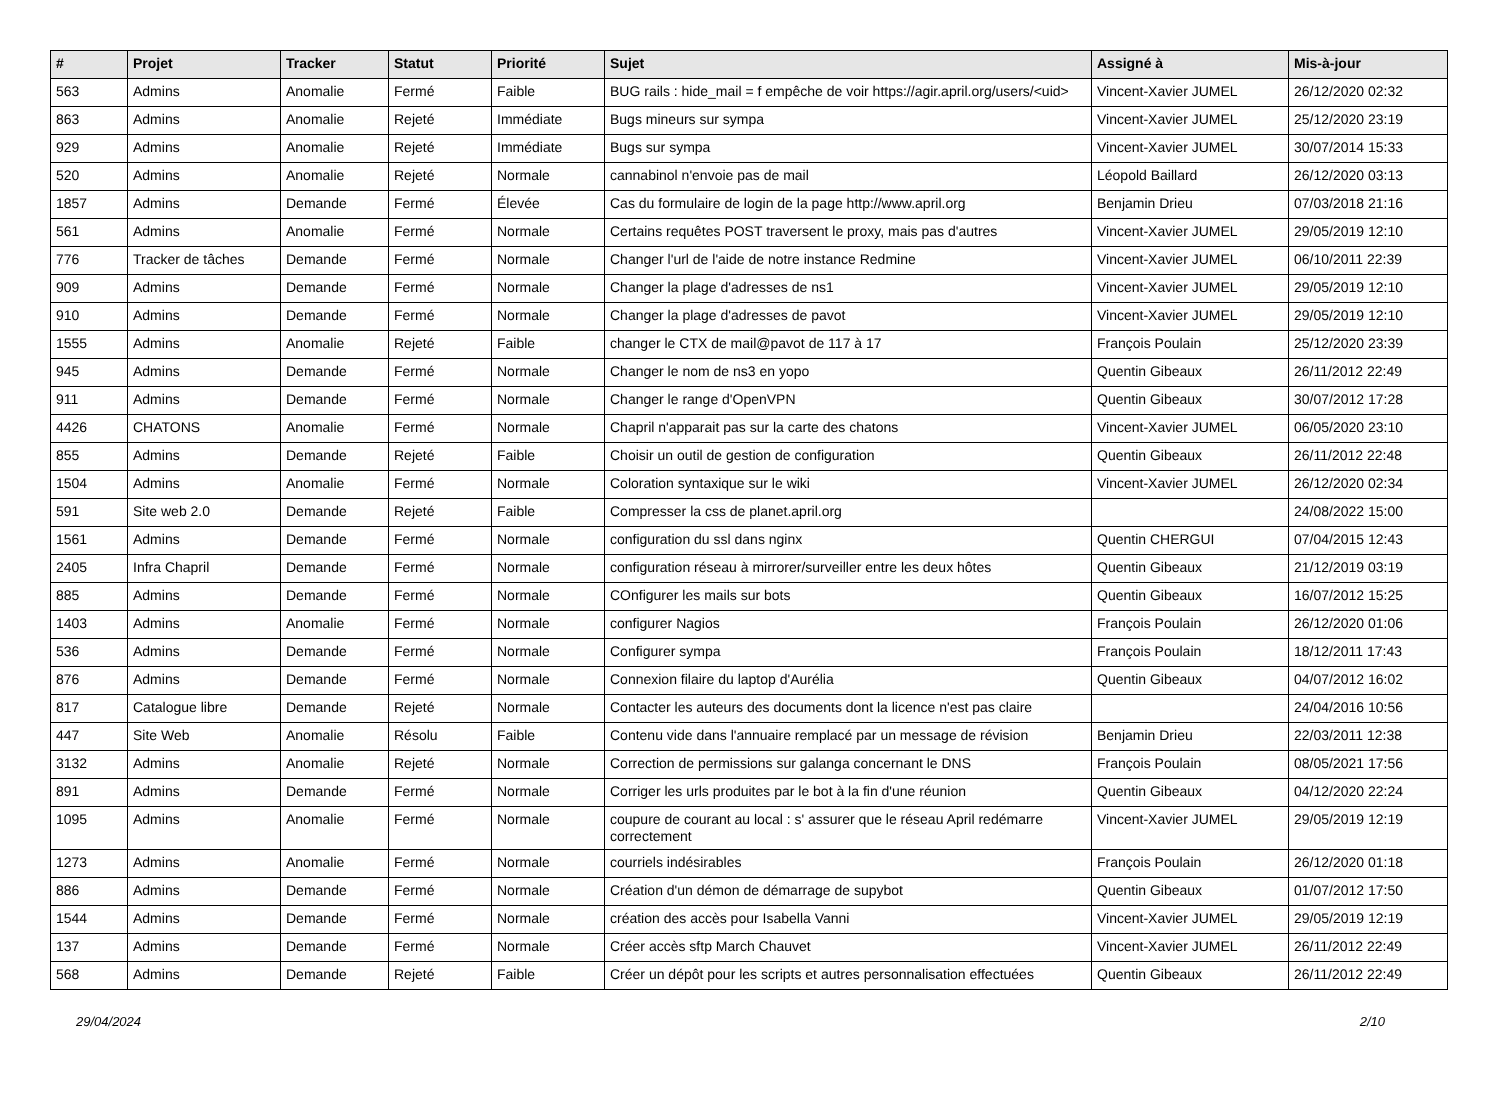| # | Projet | Tracker | Statut | Priorité | Sujet | Assigné à | Mis-à-jour |
| --- | --- | --- | --- | --- | --- | --- | --- |
| 563 | Admins | Anomalie | Fermé | Faible | BUG rails : hide_mail = f empêche de voir https://agir.april.org/users/<uid> | Vincent-Xavier JUMEL | 26/12/2020 02:32 |
| 863 | Admins | Anomalie | Rejeté | Immédiate | Bugs mineurs sur sympa | Vincent-Xavier JUMEL | 25/12/2020 23:19 |
| 929 | Admins | Anomalie | Rejeté | Immédiate | Bugs sur sympa | Vincent-Xavier JUMEL | 30/07/2014 15:33 |
| 520 | Admins | Anomalie | Rejeté | Normale | cannabinol n'envoie pas de mail | Léopold Baillard | 26/12/2020 03:13 |
| 1857 | Admins | Demande | Fermé | Élevée | Cas du formulaire de login de la page http://www.april.org | Benjamin Drieu | 07/03/2018 21:16 |
| 561 | Admins | Anomalie | Fermé | Normale | Certains requêtes POST traversent le proxy, mais pas d'autres | Vincent-Xavier JUMEL | 29/05/2019 12:10 |
| 776 | Tracker de tâches | Demande | Fermé | Normale | Changer l'url de l'aide de notre instance Redmine | Vincent-Xavier JUMEL | 06/10/2011 22:39 |
| 909 | Admins | Demande | Fermé | Normale | Changer la plage d'adresses de ns1 | Vincent-Xavier JUMEL | 29/05/2019 12:10 |
| 910 | Admins | Demande | Fermé | Normale | Changer la plage d'adresses de pavot | Vincent-Xavier JUMEL | 29/05/2019 12:10 |
| 1555 | Admins | Anomalie | Rejeté | Faible | changer le CTX de mail@pavot de 117 à 17 | François Poulain | 25/12/2020 23:39 |
| 945 | Admins | Demande | Fermé | Normale | Changer le nom de ns3 en yopo | Quentin Gibeaux | 26/11/2012 22:49 |
| 911 | Admins | Demande | Fermé | Normale | Changer le range d'OpenVPN | Quentin Gibeaux | 30/07/2012 17:28 |
| 4426 | CHATONS | Anomalie | Fermé | Normale | Chapril n'apparait pas sur la carte des chatons | Vincent-Xavier JUMEL | 06/05/2020 23:10 |
| 855 | Admins | Demande | Rejeté | Faible | Choisir un outil de gestion de configuration | Quentin Gibeaux | 26/11/2012 22:48 |
| 1504 | Admins | Anomalie | Fermé | Normale | Coloration syntaxique sur le wiki | Vincent-Xavier JUMEL | 26/12/2020 02:34 |
| 591 | Site web 2.0 | Demande | Rejeté | Faible | Compresser la css de planet.april.org | | 24/08/2022 15:00 |
| 1561 | Admins | Demande | Fermé | Normale | configuration du ssl dans nginx | Quentin CHERGUI | 07/04/2015 12:43 |
| 2405 | Infra Chapril | Demande | Fermé | Normale | configuration réseau à mirrorer/surveiller entre les deux hôtes | Quentin Gibeaux | 21/12/2019 03:19 |
| 885 | Admins | Demande | Fermé | Normale | COnfigurer les mails sur bots | Quentin Gibeaux | 16/07/2012 15:25 |
| 1403 | Admins | Anomalie | Fermé | Normale | configurer Nagios | François Poulain | 26/12/2020 01:06 |
| 536 | Admins | Demande | Fermé | Normale | Configurer sympa | François Poulain | 18/12/2011 17:43 |
| 876 | Admins | Demande | Fermé | Normale | Connexion filaire du laptop d'Aurélia | Quentin Gibeaux | 04/07/2012 16:02 |
| 817 | Catalogue libre | Demande | Rejeté | Normale | Contacter les auteurs des documents dont la licence n'est pas claire | | 24/04/2016 10:56 |
| 447 | Site Web | Anomalie | Résolu | Faible | Contenu vide dans l'annuaire remplacé par un message de révision | Benjamin Drieu | 22/03/2011 12:38 |
| 3132 | Admins | Anomalie | Rejeté | Normale | Correction de permissions sur galanga concernant le DNS | François Poulain | 08/05/2021 17:56 |
| 891 | Admins | Demande | Fermé | Normale | Corriger les urls produites par le bot à la fin d'une réunion | Quentin Gibeaux | 04/12/2020 22:24 |
| 1095 | Admins | Anomalie | Fermé | Normale | coupure de courant au local : s' assurer que le réseau April redémarre correctement | Vincent-Xavier JUMEL | 29/05/2019 12:19 |
| 1273 | Admins | Anomalie | Fermé | Normale | courriels indésirables | François Poulain | 26/12/2020 01:18 |
| 886 | Admins | Demande | Fermé | Normale | Création d'un démon de démarrage de supybot | Quentin Gibeaux | 01/07/2012 17:50 |
| 1544 | Admins | Demande | Fermé | Normale | création des accès pour Isabella Vanni | Vincent-Xavier JUMEL | 29/05/2019 12:19 |
| 137 | Admins | Demande | Fermé | Normale | Créer accès sftp March Chauvet | Vincent-Xavier JUMEL | 26/11/2012 22:49 |
| 568 | Admins | Demande | Rejeté | Faible | Créer un dépôt pour les scripts et autres personnalisation effectuées | Quentin Gibeaux | 26/11/2012 22:49 |
29/04/2024 2/10